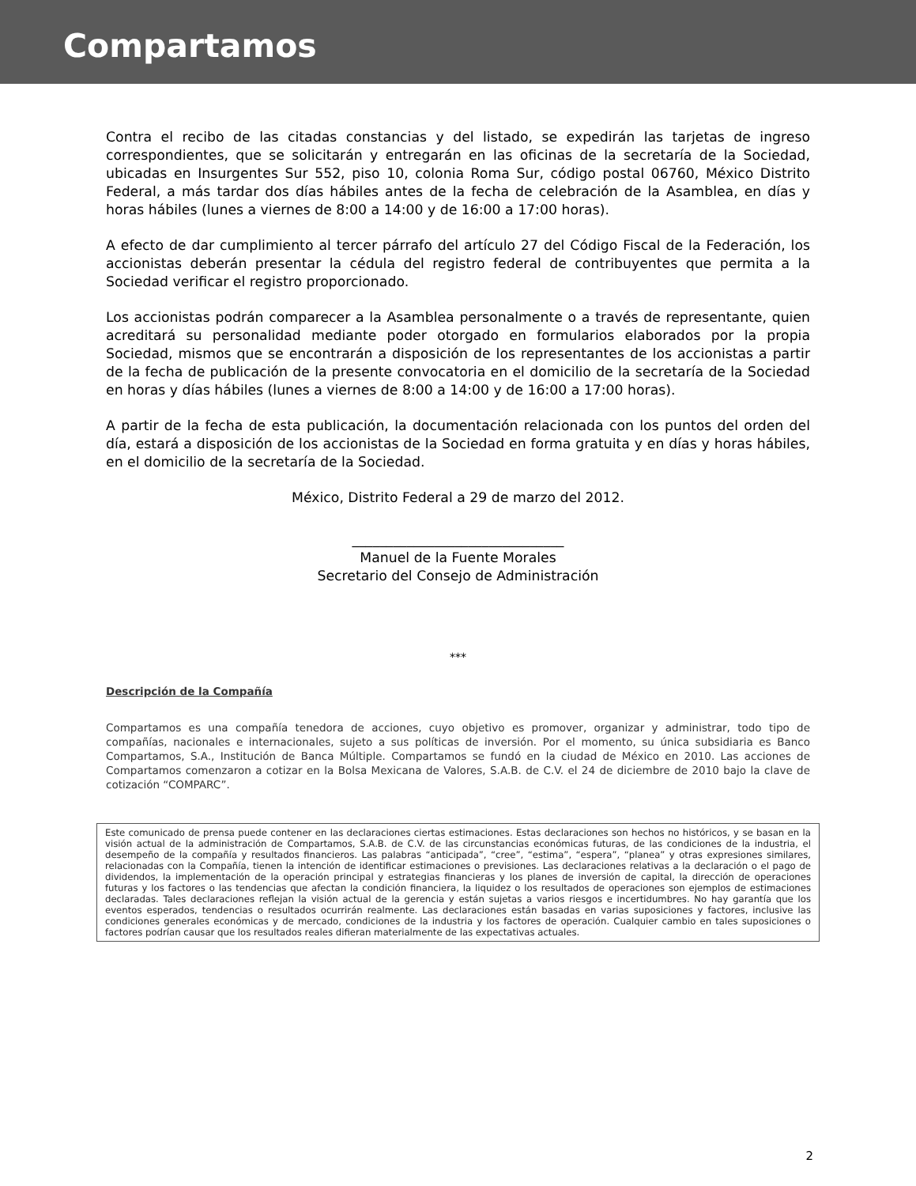Compartamos
Contra el recibo de las citadas constancias y del listado, se expedirán las tarjetas de ingreso correspondientes, que se solicitarán y entregarán en las oficinas de la secretaría de la Sociedad, ubicadas en Insurgentes Sur 552, piso 10, colonia Roma Sur, código postal 06760, México Distrito Federal, a más tardar dos días hábiles antes de la fecha de celebración de la Asamblea, en días y horas hábiles (lunes a viernes de 8:00 a 14:00 y de 16:00 a 17:00 horas).
A efecto de dar cumplimiento al tercer párrafo del artículo 27 del Código Fiscal de la Federación, los accionistas deberán presentar la cédula del registro federal de contribuyentes que permita a la Sociedad verificar el registro proporcionado.
Los accionistas podrán comparecer a la Asamblea personalmente o a través de representante, quien acreditará su personalidad mediante poder otorgado en formularios elaborados por la propia Sociedad, mismos que se encontrarán a disposición de los representantes de los accionistas a partir de la fecha de publicación de la presente convocatoria en el domicilio de la secretaría de la Sociedad en horas y días hábiles (lunes a viernes de 8:00 a 14:00 y de 16:00 a 17:00 horas).
A partir de la fecha de esta publicación, la documentación relacionada con los puntos del orden del día, estará a disposición de los accionistas de la Sociedad en forma gratuita y en días y horas hábiles, en el domicilio de la secretaría de la Sociedad.
México, Distrito Federal a 29 de marzo del 2012.
_______________________________
Manuel de la Fuente Morales
Secretario del Consejo de Administración
***
Descripción de la Compañía
Compartamos es una compañía tenedora de acciones, cuyo objetivo es promover, organizar y administrar, todo tipo de compañías, nacionales e internacionales, sujeto a sus políticas de inversión. Por el momento, su única subsidiaria es Banco Compartamos, S.A., Institución de Banca Múltiple. Compartamos se fundó en la ciudad de México en 2010. Las acciones de Compartamos comenzaron a cotizar en la Bolsa Mexicana de Valores, S.A.B. de C.V. el 24 de diciembre de 2010 bajo la clave de cotización “COMPARC”.
Este comunicado de prensa puede contener en las declaraciones ciertas estimaciones. Estas declaraciones son hechos no históricos, y se basan en la visión actual de la administración de Compartamos, S.A.B. de C.V. de las circunstancias económicas futuras, de las condiciones de la industria, el desempeño de la compañía y resultados financieros. Las palabras “anticipada”, “cree”, “estima”, “espera”, “planea” y otras expresiones similares, relacionadas con la Compañía, tienen la intención de identificar estimaciones o previsiones. Las declaraciones relativas a la declaración o el pago de dividendos, la implementación de la operación principal y estrategias financieras y los planes de inversión de capital, la dirección de operaciones futuras y los factores o las tendencias que afectan la condición financiera, la liquidez o los resultados de operaciones son ejemplos de estimaciones declaradas. Tales declaraciones reflejan la visión actual de la gerencia y están sujetas a varios riesgos e incertidumbres. No hay garantía que los eventos esperados, tendencias o resultados ocurrirán realmente. Las declaraciones están basadas en varias suposiciones y factores, inclusive las condiciones generales económicas y de mercado, condiciones de la industria y los factores de operación. Cualquier cambio en tales suposiciones o factores podrían causar que los resultados reales difieran materialmente de las expectativas actuales.
2